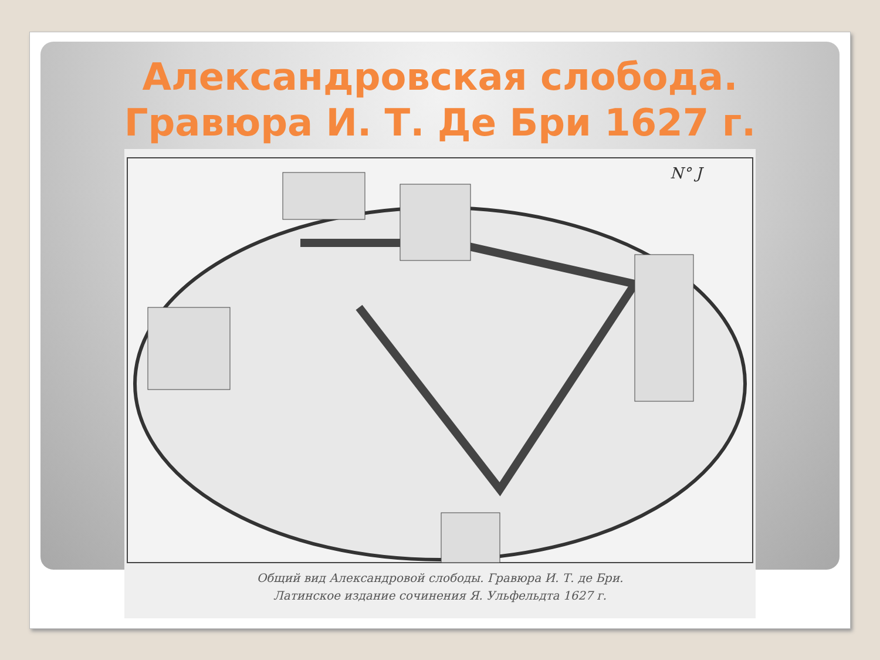Александровская слобода.
Гравюра И. Т. Де Бри 1627 г.
N° J
Общий вид Александровой слободы. Гравюра И. Т. де Бри.
Латинское издание сочинения Я. Ульфельдта 1627 г.